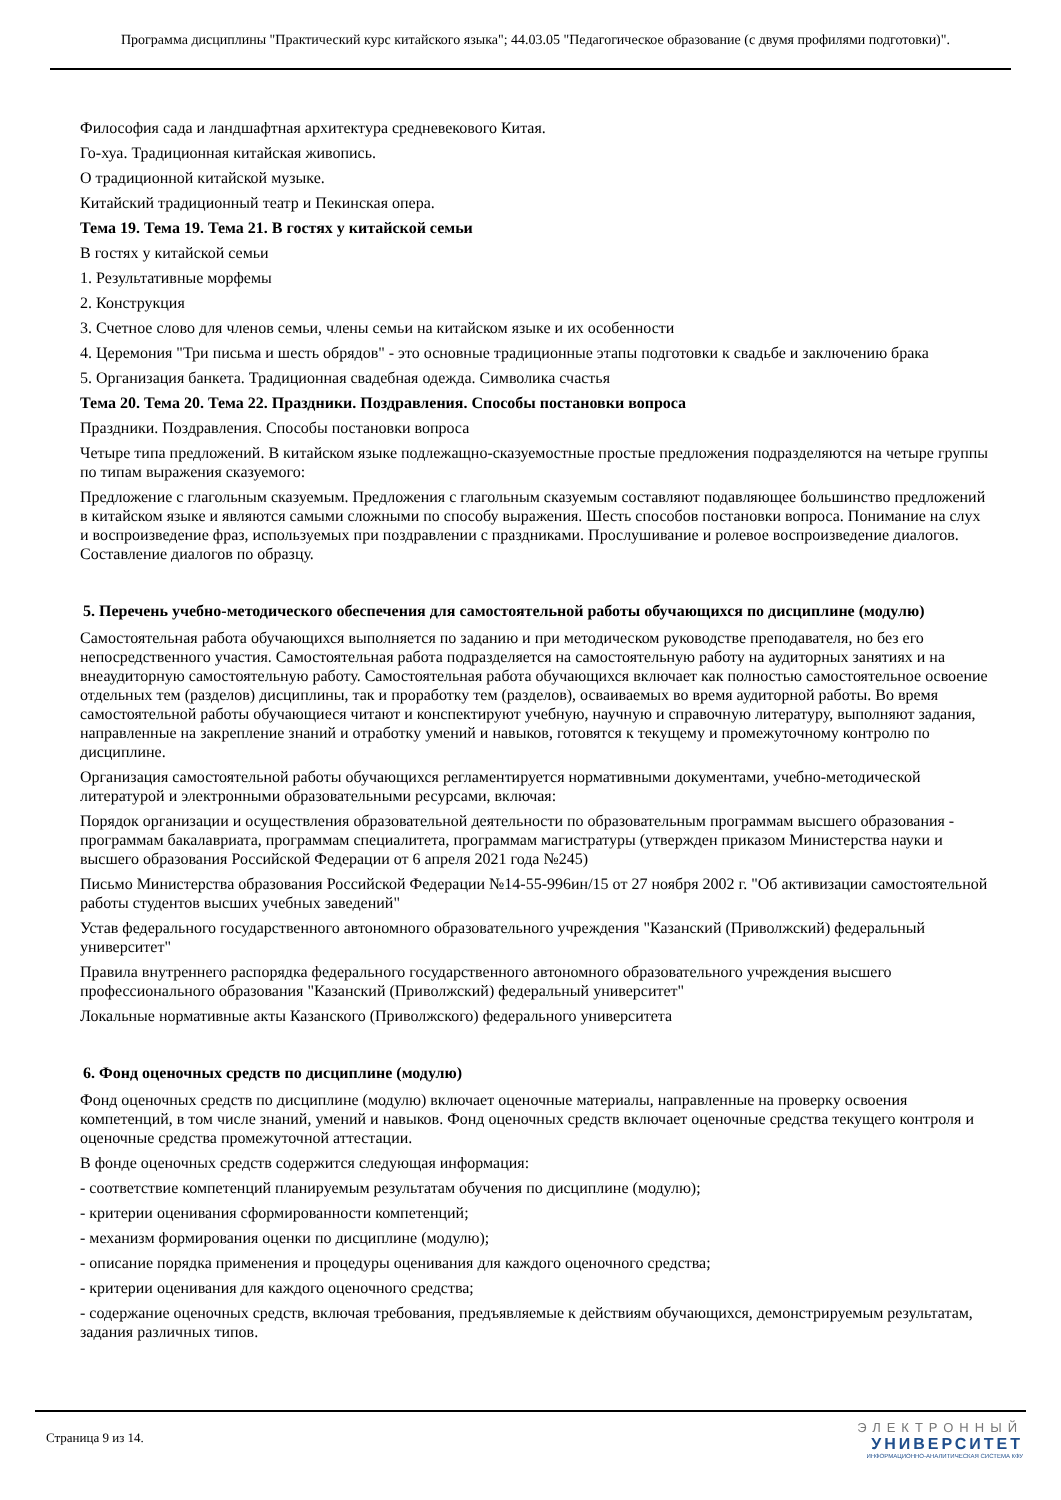Программа дисциплины "Практический курс китайского языка"; 44.03.05 "Педагогическое образование (с двумя профилями подготовки)".
Философия сада и ландшафтная архитектура средневекового Китая.
Го-хуа. Традиционная китайская живопись.
О традиционной китайской музыке.
Китайский традиционный театр и Пекинская опера.
Тема 19. Тема 19. Тема 21. В гостях у китайской семьи
В гостях у китайской семьи
1. Результативные морфемы
2. Конструкция
3. Счетное слово для членов семьи, члены семьи на китайском языке и их особенности
4. Церемония "Три письма и шесть обрядов" - это основные традиционные этапы подготовки к свадьбе и заключению брака
5. Организация банкета. Традиционная свадебная одежда. Символика счастья
Тема 20. Тема 20. Тема 22. Праздники. Поздравления. Способы постановки вопроса
Праздники. Поздравления. Способы постановки вопроса
Четыре типа предложений. В китайском языке подлежащно-сказуемостные простые предложения подразделяются на четыре группы по типам выражения сказуемого:
Предложение с глагольным сказуемым. Предложения с глагольным сказуемым составляют подавляющее большинство предложений в китайском языке и являются самыми сложными по способу выражения. Шесть способов постановки вопроса. Понимание на слух и воспроизведение фраз, используемых при поздравлении с праздниками. Прослушивание и ролевое воспроизведение диалогов. Составление диалогов по образцу.
5. Перечень учебно-методического обеспечения для самостоятельной работы обучающихся по дисциплине (модулю)
Самостоятельная работа обучающихся выполняется по заданию и при методическом руководстве преподавателя, но без его непосредственного участия. Самостоятельная работа подразделяется на самостоятельную работу на аудиторных занятиях и на внеаудиторную самостоятельную работу. Самостоятельная работа обучающихся включает как полностью самостоятельное освоение отдельных тем (разделов) дисциплины, так и проработку тем (разделов), осваиваемых во время аудиторной работы. Во время самостоятельной работы обучающиеся читают и конспектируют учебную, научную и справочную литературу, выполняют задания, направленные на закрепление знаний и отработку умений и навыков, готовятся к текущему и промежуточному контролю по дисциплине.
Организация самостоятельной работы обучающихся регламентируется нормативными документами, учебно-методической литературой и электронными образовательными ресурсами, включая:
Порядок организации и осуществления образовательной деятельности по образовательным программам высшего образования - программам бакалавриата, программам специалитета, программам магистратуры (утвержден приказом Министерства науки и высшего образования Российской Федерации от 6 апреля 2021 года №245)
Письмо Министерства образования Российской Федерации №14-55-996ин/15 от 27 ноября 2002 г. "Об активизации самостоятельной работы студентов высших учебных заведений"
Устав федерального государственного автономного образовательного учреждения "Казанский (Приволжский) федеральный университет"
Правила внутреннего распорядка федерального государственного автономного образовательного учреждения высшего профессионального образования "Казанский (Приволжский) федеральный университет"
Локальные нормативные акты Казанского (Приволжского) федерального университета
6. Фонд оценочных средств по дисциплине (модулю)
Фонд оценочных средств по дисциплине (модулю) включает оценочные материалы, направленные на проверку освоения компетенций, в том числе знаний, умений и навыков. Фонд оценочных средств включает оценочные средства текущего контроля и оценочные средства промежуточной аттестации.
В фонде оценочных средств содержится следующая информация:
- соответствие компетенций планируемым результатам обучения по дисциплине (модулю);
- критерии оценивания сформированности компетенций;
- механизм формирования оценки по дисциплине (модулю);
- описание порядка применения и процедуры оценивания для каждого оценочного средства;
- критерии оценивания для каждого оценочного средства;
- содержание оценочных средств, включая требования, предъявляемые к действиям обучающихся, демонстрируемым результатам, задания различных типов.
Страница 9 из 14.
ЭЛЕКТРОННЫЙ
УНИВЕРСИТЕТ
ИНФОРМАЦИОННО-АНАЛИТИЧЕСКАЯ СИСТЕМА КФУ